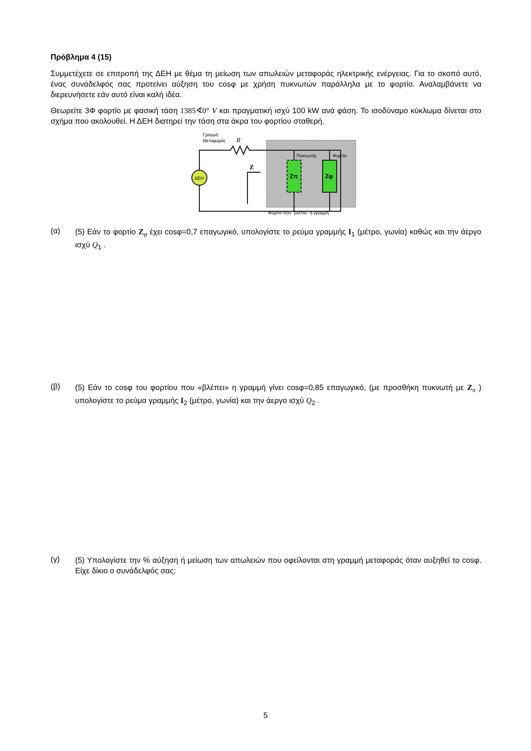Πρόβλημα 4 (15)
Συμμετέχετε σε επιτροπή της ΔΕΗ με θέμα τη μείωση των απωλειών μεταφοράς ηλεκτρικής ενέργειας. Για το σκοπό αυτό, ένας συνάδελφός σας προτείνει αύξηση του cosφ με χρήση πυκνωτών παράλληλα με το φορτίο. Αναλαμβάνετε να διερευνήσετε εάν αυτό είναι καλή ιδέα.
Θεωρείτε 3Φ φορτίο με φασική τάση 1385∢0° V και πραγματική ισχύ 100 kW ανά φάση. Το ισοδύναμο κύκλωμα δίνεται στο σχήμα που ακολουθεί. Η ΔΕΗ διατηρεί την τάση στα άκρα του φορτίου σταθερή.
Γραμμή
Μεταφοράς
R
ΔΕΗ
Z
Πυκνωτής
Φορτίο
Zπ
Zφ
Φορτίο που "βλέπει" η γραμμή
(α)
(5) Εάν το φορτίο Z<sub>φ</sub> έχει cosφ=0,7 επαγωγικό, υπολογίστε το ρεύμα γραμμής I<sub>1</sub> (μέτρο, γωνία) καθώς και την άεργο ισχύ Q<sub>1</sub> .
(β)
(5) Εάν το cosφ του φορτίου που «βλέπει» η γραμμή γίνει cosφ=0,85 επαγωγικό, (με προσθήκη πυκνωτή με Z<sub>π</sub> ) υπολογίστε το ρεύμα γραμμής I<sub>2</sub> (μέτρο, γωνία) και την άεργο ισχύ Q<sub>2</sub> .
(γ)
(5) Υπολογίστε την % αύξηση ή μείωση των απωλειών που οφείλονται στη γραμμή μεταφοράς όταν αυξηθεί το cosφ. Είχε δίκιο ο συνάδελφός σας;
5